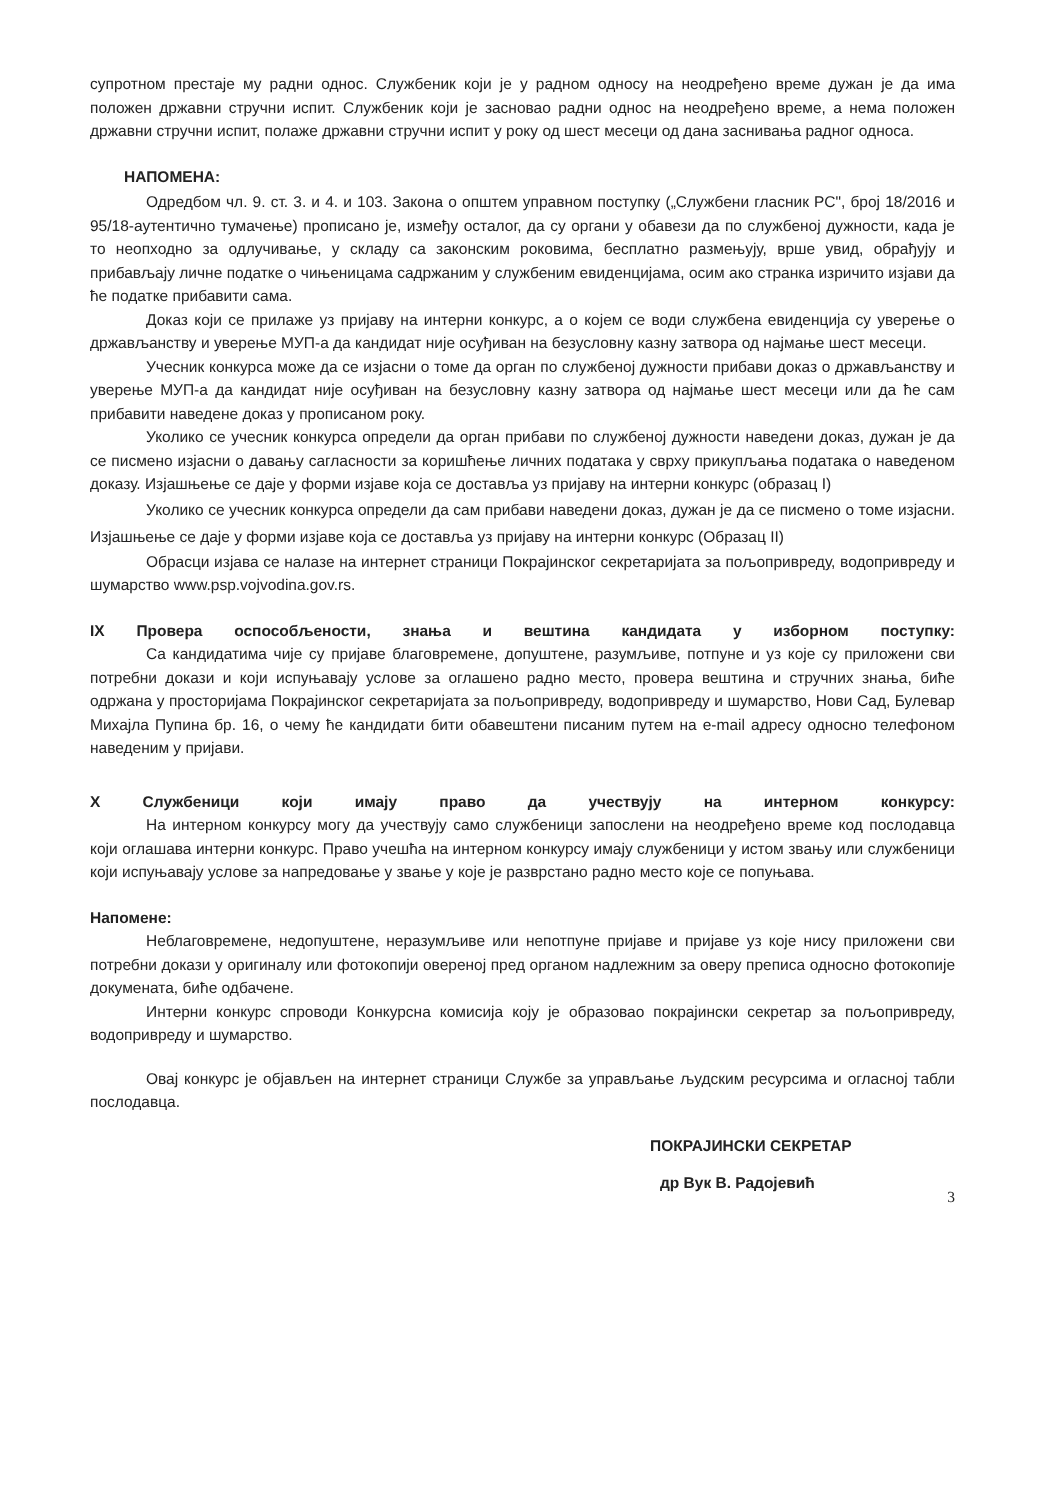супротном престаје му радни однос. Службеник који је у радном односу на неодређено време дужан је да има положен државни стручни испит. Службеник који је засновао радни однос на неодређено време, а нема положен државни стручни испит, полаже државни стручни испит у року од шест месеци од дана заснивања радног односа.
НАПОМЕНА:
Одредбом чл. 9. ст. 3. и 4. и 103. Закона о општем управном поступку („Службени гласник РС", број 18/2016 и 95/18-аутентично тумачење) прописано је, између осталог, да су органи у обавези да по службеној дужности, када је то неопходно за одлучивање, у складу са законским роковима, бесплатно размењују, врше увид, обрађују и прибављају личне податке о чињеницама садржаним у службеним евиденцијама, осим ако странка изричито изјави да ће податке прибавити сама.
Доказ који се прилаже уз пријаву на интерни конкурс, а о којем се води службена евиденција су уверење о држављанству и уверење МУП-а да кандидат није осуђиван на безусловну казну затвора од најмање шест месеци.
Учесник конкурса може да се изјасни о томе да орган по службеној дужности прибави доказ о држављанству и уверење МУП-а да кандидат није осуђиван на безусловну казну затвора од најмање шест месеци или да ће сам прибавити наведене доказ у прописаном року.
Уколико се учесник конкурса определи да орган прибави по службеној дужности наведени доказ, дужан је да се писмено изјасни о давању сагласности за коришћење личних података у сврху прикупљања података о наведеном доказу. Изјашњење се даје у форми изјаве која се доставља уз пријаву на интерни конкурс (образац I)
Уколико се учесник конкурса определи да сам прибави наведени доказ, дужан је да се писмено о томе изјасни. Изјашњење се даје у форми изјаве која се доставља уз пријаву на интерни конкурс (Образац II)
Обрасци изјава се налазе на интернет страници Покрајинског секретаријата за пољопривреду, водопривреду и шумарство www.psp.vojvodina.gov.rs.
IX Провера оспособљености, знања и вештина кандидата у изборном поступку:
Са кандидатима чије су пријаве благовремене, допуштене, разумљиве, потпуне и уз које су приложени сви потребни докази и који испуњавају услове за оглашено радно место, провера вештина и стручних знања, биће одржана у просторијама Покрајинског секретаријата за пољопривреду, водопривреду и шумарство, Нови Сад, Булевар Михајла Пупина бр. 16, о чему ће кандидати бити обавештени писаним путем на e-mail адресу односно телефоном наведеним у пријави.
X Службеници који имају право да учествују на интерном конкурсу:
На интерном конкурсу могу да учествују само службеници запослени на неодређено време код послодавца који оглашава интерни конкурс. Право учешћа на интерном конкурсу имају службеници у истом звању или службеници који испуњавају услове за напредовање у звање у које је разврстано радно место које се попуњава.
Напомене:
Неблаговремене, недопуштене, неразумљиве или непотпуне пријаве и пријаве уз које нису приложени сви потребни докази у оригиналу или фотокопији овереној пред органом надлежним за оверу преписа односно фотокопије докумената, биће одбачене.
Интерни конкурс спроводи Конкурсна комисија коју је образовао покрајински секретар за пољопривреду, водопривреду и шумарство.
Овај конкурс је објављен на интернет страници Службе за управљање људским ресурсима и огласној табли послодавца.
ПОКРАЈИНСКИ СЕКРЕТАР
др Вук В. Радојевић
3